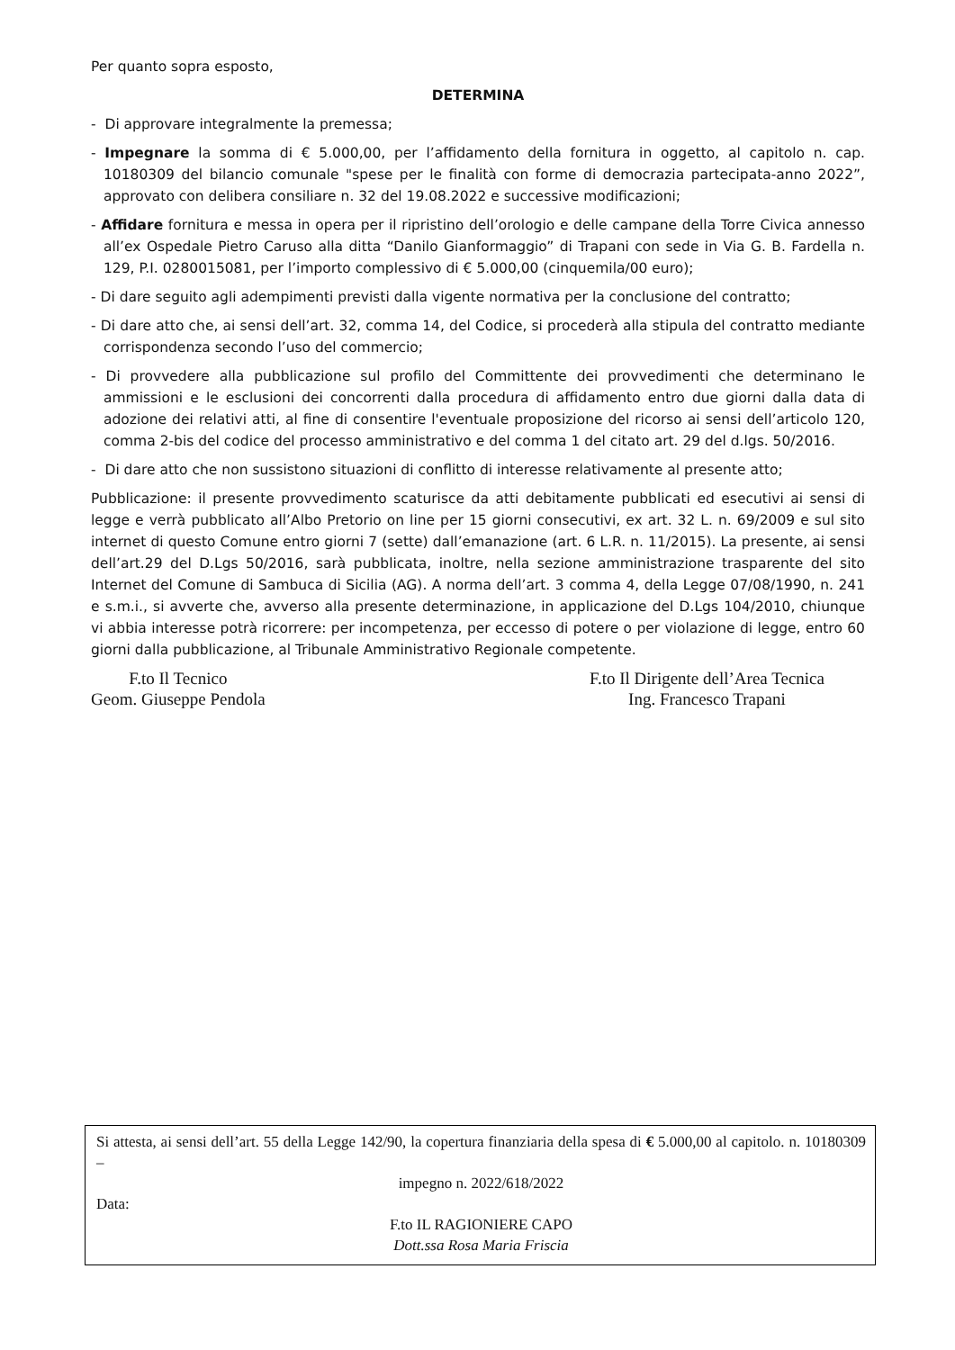Per quanto sopra esposto,
DETERMINA
- Di approvare integralmente la premessa;
- Impegnare la somma di € 5.000,00, per l’affidamento della fornitura in oggetto, al capitolo n. cap. 10180309 del bilancio comunale "spese per le finalità con forme di democrazia partecipata-anno 2022”, approvato con delibera consiliare n. 32 del 19.08.2022 e successive modificazioni;
- Affidare fornitura e messa in opera per il ripristino dell’orologio e delle campane della Torre Civica annesso all’ex Ospedale Pietro Caruso alla ditta “Danilo Gianformaggio” di Trapani con sede in Via G. B. Fardella n. 129, P.I. 0280015081, per l’importo complessivo di € 5.000,00 (cinquemila/00 euro);
- Di dare seguito agli adempimenti previsti dalla vigente normativa per la conclusione del contratto;
- Di dare atto che, ai sensi dell’art. 32, comma 14, del Codice, si procederà alla stipula del contratto mediante corrispondenza secondo l’uso del commercio;
- Di provvedere alla pubblicazione sul profilo del Committente dei provvedimenti che determinano le ammissioni e le esclusioni dei concorrenti dalla procedura di affidamento entro due giorni dalla data di adozione dei relativi atti, al fine di consentire l'eventuale proposizione del ricorso ai sensi dell’articolo 120, comma 2-bis del codice del processo amministrativo e del comma 1 del citato art. 29 del d.lgs. 50/2016.
- Di dare atto che non sussistono situazioni di conflitto di interesse relativamente al presente atto;
Pubblicazione: il presente provvedimento scaturisce da atti debitamente pubblicati ed esecutivi ai sensi di legge e verrà pubblicato all’Albo Pretorio on line per 15 giorni consecutivi, ex art. 32 L. n. 69/2009 e sul sito internet di questo Comune entro giorni 7 (sette) dall’emanazione (art. 6 L.R. n. 11/2015). La presente, ai sensi dell’art.29 del D.Lgs 50/2016, sarà pubblicata, inoltre, nella sezione amministrazione trasparente del sito Internet del Comune di Sambuca di Sicilia (AG). A norma dell’art. 3 comma 4, della Legge 07/08/1990, n. 241 e s.m.i., si avverte che, avverso alla presente determinazione, in applicazione del D.Lgs 104/2010, chiunque vi abbia interesse potrà ricorrere: per incompetenza, per eccesso di potere o per violazione di legge, entro 60 giorni dalla pubblicazione, al Tribunale Amministrativo Regionale competente.
F.to Il Tecnico
Geom. Giuseppe Pendola
F.to Il Dirigente dell’Area Tecnica
Ing. Francesco Trapani
Si attesta, ai sensi dell’art. 55 della Legge 142/90, la copertura finanziaria della spesa di € 5.000,00 al capitolo. n. 10180309 –
impegno n. 2022/618/2022
Data:
F.to IL RAGIONIERE CAPO
Dott.ssa Rosa Maria Friscia